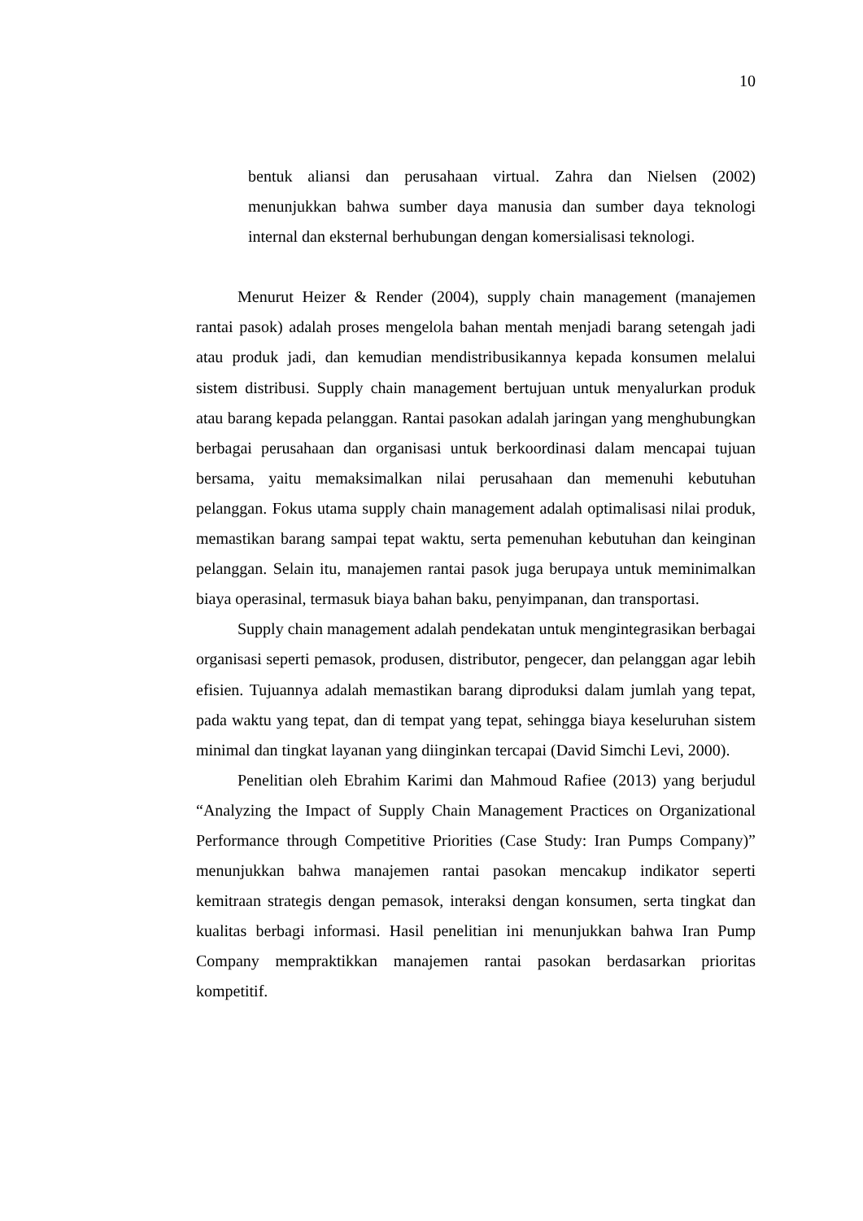10
bentuk aliansi dan perusahaan virtual. Zahra dan Nielsen (2002) menunjukkan bahwa sumber daya manusia dan sumber daya teknologi internal dan eksternal berhubungan dengan komersialisasi teknologi.
Menurut Heizer & Render (2004), supply chain management (manajemen rantai pasok) adalah proses mengelola bahan mentah menjadi barang setengah jadi atau produk jadi, dan kemudian mendistribusikannya kepada konsumen melalui sistem distribusi. Supply chain management bertujuan untuk menyalurkan produk atau barang kepada pelanggan. Rantai pasokan adalah jaringan yang menghubungkan berbagai perusahaan dan organisasi untuk berkoordinasi dalam mencapai tujuan bersama, yaitu memaksimalkan nilai perusahaan dan memenuhi kebutuhan pelanggan. Fokus utama supply chain management adalah optimalisasi nilai produk, memastikan barang sampai tepat waktu, serta pemenuhan kebutuhan dan keinginan pelanggan. Selain itu, manajemen rantai pasok juga berupaya untuk meminimalkan biaya operasinal, termasuk biaya bahan baku, penyimpanan, dan transportasi.
Supply chain management adalah pendekatan untuk mengintegrasikan berbagai organisasi seperti pemasok, produsen, distributor, pengecer, dan pelanggan agar lebih efisien. Tujuannya adalah memastikan barang diproduksi dalam jumlah yang tepat, pada waktu yang tepat, dan di tempat yang tepat, sehingga biaya keseluruhan sistem minimal dan tingkat layanan yang diinginkan tercapai (David Simchi Levi, 2000).
Penelitian oleh Ebrahim Karimi dan Mahmoud Rafiee (2013) yang berjudul “Analyzing the Impact of Supply Chain Management Practices on Organizational Performance through Competitive Priorities (Case Study: Iran Pumps Company)” menunjukkan bahwa manajemen rantai pasokan mencakup indikator seperti kemitraan strategis dengan pemasok, interaksi dengan konsumen, serta tingkat dan kualitas berbagi informasi. Hasil penelitian ini menunjukkan bahwa Iran Pump Company mempraktikkan manajemen rantai pasokan berdasarkan prioritas kompetitif.